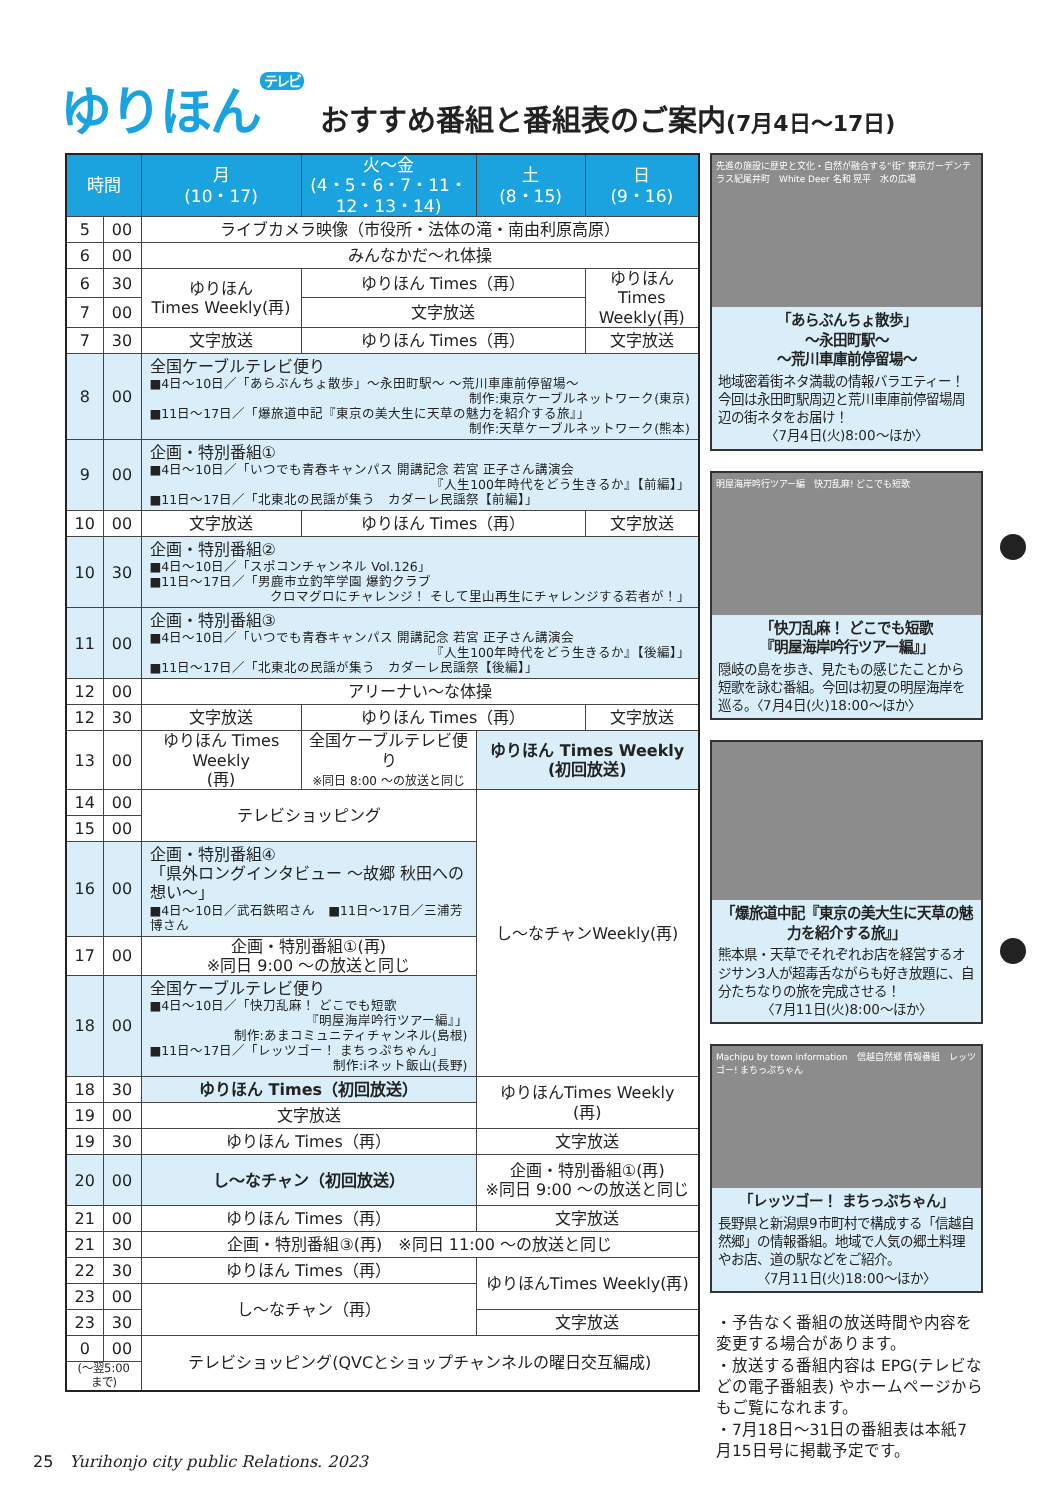ゆりほん<sup>テレビ</sup>
おすすめ番組と番組表のご案内(7月4日〜17日)
| 時間 | | 月 (10・17) | 火〜金 (4・5・6・7・11・12・13・14) | 土 (8・15) | 日 (9・16) |
| --- | --- | --- | --- | --- | --- |
| 5 | 00 | ライブカメラ映像（市役所・法体の滝・南由利原高原） | | | |
| 6 | 00 | みんなかだ〜れ体操 | | | |
| 6 | 30 | ゆりほん Times Weekly(再) | ゆりほん Times（再） | | ゆりほんTimes Weekly(再) |
| 7 | 00 | | 文字放送 | | |
| 7 | 30 | 文字放送 | ゆりほん Times（再） | | 文字放送 |
| 8 | 00 | 全国ケーブルテレビ便り ■4日〜10日／「あらぶんちょ散歩」〜永田町駅〜 〜荒川車庫前停留場〜 制作:東京ケーブルネットワーク(東京) ■11日〜17日／「爆旅道中記『東京の美大生に天草の魅力を紹介する旅』」 制作:天草ケーブルネットワーク(熊本) | | | |
| 9 | 00 | 企画・特別番組① ■4日〜10日／「いつでも青春キャンパス 開講記念 若宮 正子さん講演会 『人生100年時代をどう生きるか』【前編】」 ■11日〜17日／「北東北の民謡が集う カダーレ民謡祭【前編】」 | | | |
| 10 | 00 | 文字放送 | ゆりほん Times（再） | | 文字放送 |
| 10 | 30 | 企画・特別番組② ■4日〜10日／「スポコンチャンネル Vol.126」 ■11日〜17日／「男鹿市立釣竿学園 爆釣クラブ クロマグロにチャレンジ！ そして里山再生にチャレンジする若者が！」 | | | |
| 11 | 00 | 企画・特別番組③ ■4日〜10日／「いつでも青春キャンパス 開講記念 若宮 正子さん講演会 『人生100年時代をどう生きるか』【後編】」 ■11日〜17日／「北東北の民謡が集う カダーレ民謡祭【後編】」 | | | |
| 12 | 00 | アリーナい〜な体操 | | | |
| 12 | 30 | 文字放送 | ゆりほん Times（再） | | 文字放送 |
| 13 | 00 | ゆりほん Times Weekly (再) | 全国ケーブルテレビ便り ※同日 8:00 〜の放送と同じ | ゆりほん Times Weekly (初回放送) | |
| 14 | 00 | テレビショッピング | | し〜なチャンWeekly(再) | |
| 15 | 00 | | | | |
| 16 | 00 | 企画・特別番組④ 「県外ロングインタビュー 〜故郷 秋田への想い〜」 ■4日〜10日／武石鉄昭さん ■11日〜17日／三浦芳博さん | | | |
| 17 | 00 | 企画・特別番組①(再) ※同日 9:00 〜の放送と同じ | | | |
| 18 | 00 | 全国ケーブルテレビ便り ■4日〜10日／「快刀乱麻！ どこでも短歌 『明屋海岸吟行ツアー編』」 制作:あまコミュニティチャンネル(島根) ■11日〜17日／「レッツゴー！ まちっぷちゃん」 制作:iネット飯山(長野) | | | |
| 18 | 30 | ゆりほん Times（初回放送） | | ゆりほんTimes Weekly (再) | |
| 19 | 00 | 文字放送 | | | |
| 19 | 30 | ゆりほん Times（再） | | 文字放送 | |
| 20 | 00 | し〜なチャン（初回放送） | | 企画・特別番組①(再) ※同日 9:00 〜の放送と同じ | |
| 21 | 00 | ゆりほん Times（再） | | 文字放送 | |
| 21 | 30 | 企画・特別番組③(再) ※同日 11:00 〜の放送と同じ | | | |
| 22 | 30 | ゆりほん Times（再） | | ゆりほんTimes Weekly(再) | |
| 23 | 00 | し〜なチャン（再） | | | |
| 23 | 30 | | | 文字放送 | |
| 0 | 00 | テレビショッピング(QVCとショップチャンネルの曜日交互編成) | | | |
| (〜翌5:00 まで) | | | | | |
先進の施設に歴史と文化・自然が融合する“街” 東京ガーデンテラス紀尾井町　White Deer 名和 晃平　水の広場
「あらぶんちょ散歩」
〜永田町駅〜
〜荒川車庫前停留場〜
地域密着街ネタ満載の情報バラエティー！ 今回は永田町駅周辺と荒川車庫前停留場周辺の街ネタをお届け！
〈7月4日(火)8:00〜ほか〉
明屋海岸吟行ツアー編　快刀乱麻! どこでも短歌
「快刀乱麻！ どこでも短歌
『明屋海岸吟行ツアー編』」
隠岐の島を歩き、見たもの感じたことから短歌を詠む番組。今回は初夏の明屋海岸を巡る。〈7月4日(火)18:00〜ほか〉
「爆旅道中記『東京の美大生に天草の魅力を紹介する旅』」
熊本県・天草でそれぞれお店を経営するオジサン3人が超毒舌ながらも好き放題に、自分たちなりの旅を完成させる！
〈7月11日(火)8:00〜ほか〉
Machipu by town information　信越自然郷 情報番組　レッツゴー! まちっぷちゃん
「レッツゴー！ まちっぷちゃん」
長野県と新潟県9市町村で構成する「信越自然郷」の情報番組。地域で人気の郷土料理やお店、道の駅などをご紹介。
〈7月11日(火)18:00〜ほか〉
・予告なく番組の放送時間や内容を変更する場合があります。
・放送する番組内容は EPG(テレビなどの電子番組表) やホームページからもご覧になれます。
・7月18日〜31日の番組表は本紙7月15日号に掲載予定です。
25 Yurihonjo city public Relations. 2023